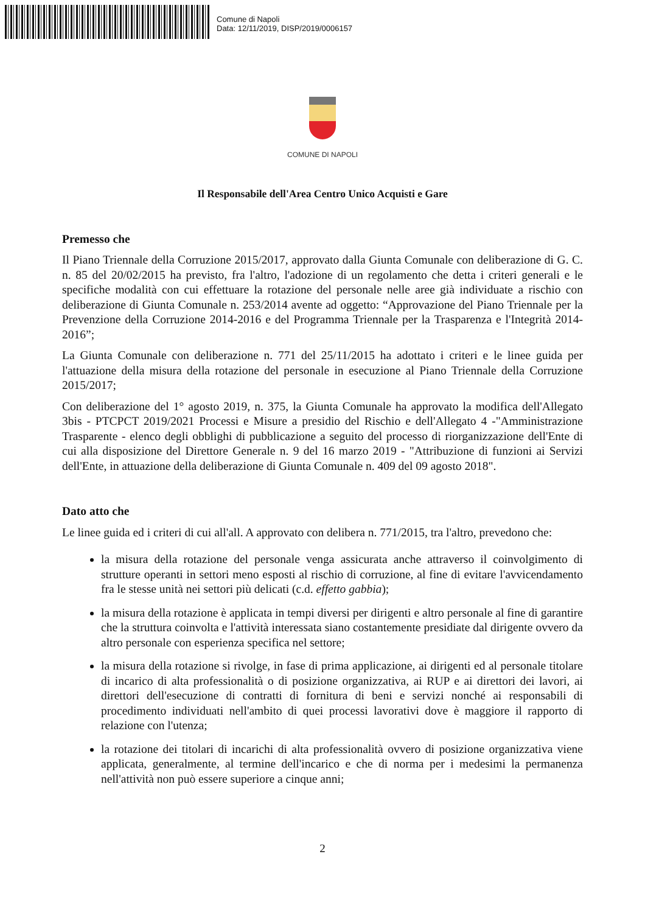Comune di Napoli
Data: 12/11/2019, DISP/2019/0006157
COMUNE DI NAPOLI
Il Responsabile dell'Area Centro Unico Acquisti e Gare
Premesso che
Il Piano Triennale della Corruzione 2015/2017, approvato dalla Giunta Comunale con deliberazione di G. C. n. 85 del 20/02/2015 ha previsto, fra l'altro, l'adozione di un regolamento che detta i criteri generali e le specifiche modalità con cui effettuare la rotazione del personale nelle aree già individuate a rischio con deliberazione di Giunta Comunale n. 253/2014 avente ad oggetto: “Approvazione del Piano Triennale per la Prevenzione della Corruzione 2014-2016 e del Programma Triennale per la Trasparenza e l'Integrità 2014-2016”;
La Giunta Comunale con deliberazione n. 771 del 25/11/2015 ha adottato i criteri e le linee guida per l'attuazione della misura della rotazione del personale in esecuzione al Piano Triennale della Corruzione 2015/2017;
Con deliberazione del 1° agosto 2019, n. 375, la Giunta Comunale ha approvato la modifica dell'Allegato 3bis - PTCPCT 2019/2021 Processi e Misure a presidio del Rischio e dell'Allegato 4 -"Amministrazione Trasparente - elenco degli obblighi di pubblicazione a seguito del processo di riorganizzazione dell'Ente di cui alla disposizione del Direttore Generale n. 9 del 16 marzo 2019 - "Attribuzione di funzioni ai Servizi dell'Ente, in attuazione della deliberazione di Giunta Comunale n. 409 del 09 agosto 2018".
Dato atto che
Le linee guida ed i criteri di cui all'all. A approvato con delibera n. 771/2015, tra l'altro, prevedono che:
la misura della rotazione del personale venga assicurata anche attraverso il coinvolgimento di strutture operanti in settori meno esposti al rischio di corruzione, al fine di evitare l'avvicendamento fra le stesse unità nei settori più delicati (c.d. effetto gabbia);
la misura della rotazione è applicata in tempi diversi per dirigenti e altro personale al fine di garantire che la struttura coinvolta e l'attività interessata siano costantemente presidiate dal dirigente ovvero da altro personale con esperienza specifica nel settore;
la misura della rotazione si rivolge, in fase di prima applicazione, ai dirigenti ed al personale titolare di incarico di alta professionalità o di posizione organizzativa, ai RUP e ai direttori dei lavori, ai direttori dell'esecuzione di contratti di fornitura di beni e servizi nonché ai responsabili di procedimento individuati nell'ambito di quei processi lavorativi dove è maggiore il rapporto di relazione con l'utenza;
la rotazione dei titolari di incarichi di alta professionalità ovvero di posizione organizzativa viene applicata, generalmente, al termine dell'incarico e che di norma per i medesimi la permanenza nell'attività non può essere superiore a cinque anni;
2